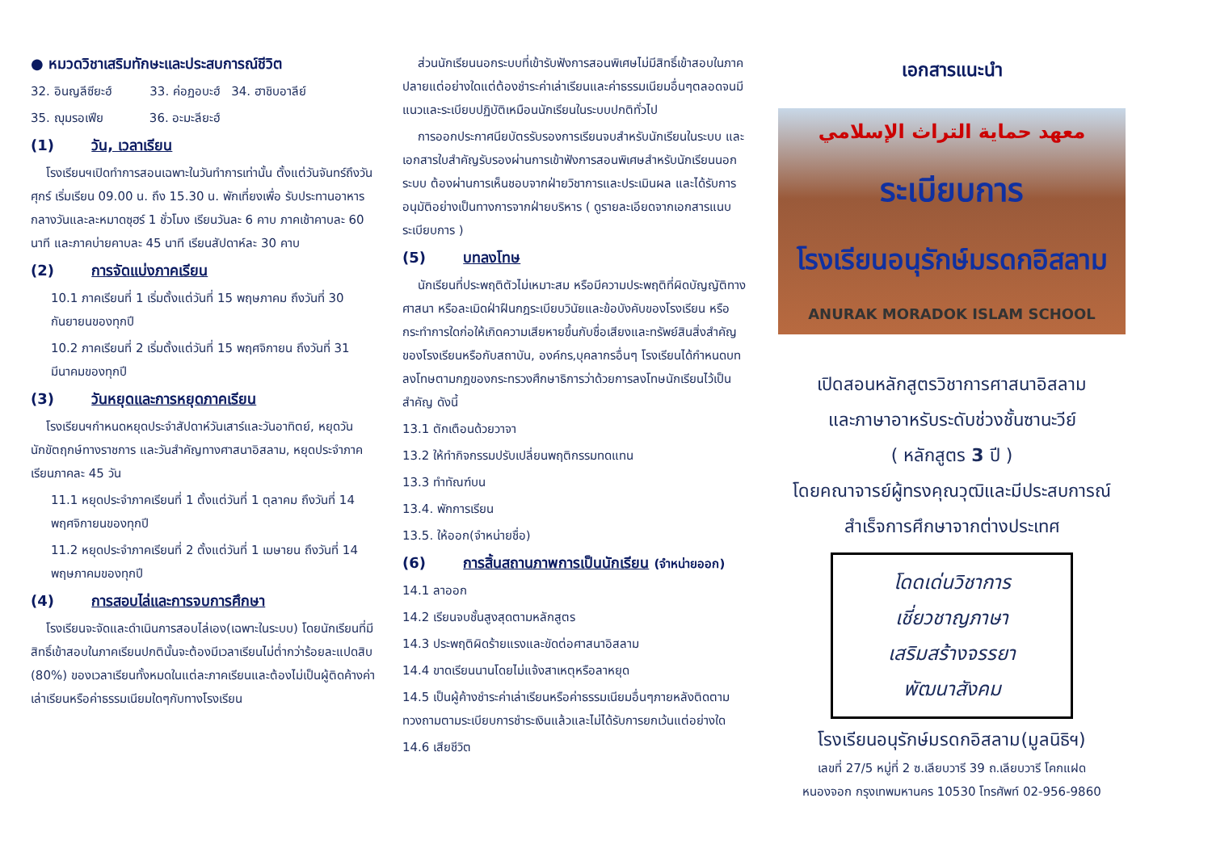● หมวดวิชาเสริมทักษะและประสบการณ์ชีวิต
32. อินญลีซียะฮ์ 33. ค่อฏอบะฮ์ 34. ฮาชิบอาลีย์
35. ญุมรอเฟีย 36. อะมะลียะฮ์
(1) วัน, เวลาเรียน
โรงเรียนฯเปิดทำการสอนเฉพาะในวันทำการเท่านั้น ตั้งแต่วันจันทร์ถึงวันศุกร์ เริ่มเรียน 09.00 น. ถึง 15.30 น. พักเที่ยงเพื่อ รับประทานอาหารกลางวันและละหมาดซุฮร์ 1 ชั่วโมง เรียนวันละ 6 คาบ ภาคเช้าคาบละ 60 นาที และภาคบ่ายคาบละ 45 นาที เรียนสัปดาห์ละ 30 คาบ
(2) การจัดแบ่งภาคเรียน
10.1 ภาคเรียนที่ 1 เริ่มตั้งแต่วันที่ 15 พฤษภาคม ถึงวันที่ 30 กันยายนของทุกปี
10.2 ภาคเรียนที่ 2 เริ่มตั้งแต่วันที่ 15 พฤศจิกายน ถึงวันที่ 31 มีนาคมของทุกปี
(3) วันหยุดและการหยุดภาคเรียน
โรงเรียนฯกำหนดหยุดประจำสัปดาห์วันเสาร์และวันอาทิตย์, หยุดวันนักขัตฤกษ์ทางราชการ และวันสำคัญทางศาสนาอิสลาม, หยุดประจำภาคเรียนภาคละ 45 วัน
11.1 หยุดประจำภาคเรียนที่ 1 ตั้งแต่วันที่ 1 ตุลาคม ถึงวันที่ 14 พฤศจิกายนของทุกปี
11.2 หยุดประจำภาคเรียนที่ 2 ตั้งแต่วันที่ 1 เมษายน ถึงวันที่ 14 พฤษภาคมของทุกปี
(4) การสอบไล่และการจบการศึกษา
โรงเรียนจะจัดและดำเนินการสอบไล่เอง(เฉพาะในระบบ) โดยนักเรียนที่มีสิทธิ์เข้าสอบในภาคเรียนปกตินั้นจะต้องมีเวลาเรียนไม่ต่ำกว่าร้อยละแปดสิบ (80%) ของเวลาเรียนทั้งหมดในแต่ละภาคเรียนและต้องไม่เป็นผู้ติดค้างค่าเล่าเรียนหรือค่าธรรมเนียมใดๆกับทางโรงเรียน
ส่วนนักเรียนนอกระบบที่เข้ารับฟังการสอนพิเศษไม่มีสิทธิ์เข้าสอบในภาคปลายแต่อย่างใดแต่ต้องชำระค่าเล่าเรียนและค่าธรรมเนียมอื่นๆตลอดจนมีแนวและระเบียบปฏิบัติเหมือนนักเรียนในระบบปกติทั่วไป
การออกประกาศนียบัตรรับรองการเรียนจบสำหรับนักเรียนในระบบ และเอกสารใบสำคัญรับรองผ่านการเข้าฟังการสอนพิเศษสำหรับนักเรียนนอกระบบ ต้องผ่านการเห็นชอบจากฝ่ายวิชาการและประเมินผล และได้รับการอนุมัติอย่างเป็นทางการจากฝ่ายบริหาร ( ดูรายละเอียดจากเอกสารแนบระเบียบการ )
(5) บทลงโทษ
นักเรียนที่ประพฤติตัวไม่เหมาะสม หรือมีความประพฤติที่ผิดบัญญัติทางศาสนา หรือละเมิดฝ่าฝืนกฎระเบียบวินัยและข้อบังคับของโรงเรียน หรือกระทำการใดก่อให้เกิดความเสียหายขึ้นกับชื่อเสียงและทรัพย์สินสิ่งสำคัญของโรงเรียนหรือกับสถาบัน, องค์กร,บุคลากรอื่นๆ โรงเรียนได้กำหนดบทลงโทษตามกฎของกระทรวงศึกษาธิการว่าด้วยการลงโทษนักเรียนไว้เป็นสำคัญ ดังนี้
13.1 ตักเตือนด้วยวาจา
13.2 ให้ทำกิจกรรมปรับเปลี่ยนพฤติกรรมทดแทน
13.3 ทำทัณฑ์บน
13.4. พักการเรียน
13.5. ให้ออก(จำหน่ายชื่อ)
(6) การสิ้นสถานภาพการเป็นนักเรียน (จำหน่ายออก)
14.1 ลาออก
14.2 เรียนจบชั้นสูงสุดตามหลักสูตร
14.3 ประพฤติผิดร้ายแรงและขัดต่อศาสนาอิสลาม
14.4 ขาดเรียนนานโดยไม่แจ้งสาเหตุหรือลาหยุด
14.5 เป็นผู้ค้างชำระค่าเล่าเรียนหรือค่าธรรมเนียมอื่นๆภายหลังติดตามทวงถามตามระเบียบการชำระเงินแล้วและไม่ได้รับการยกเว้นแต่อย่างใด
14.6 เสียชีวิต
เอกสารแนะนำ
معهد حماية التراث الإسلامي
ระเบียบการ
โรงเรียนอนุรักษ์มรดกอิสลาม
ANURAK MORADOK ISLAM SCHOOL
เปิดสอนหลักสูตรวิชาการศาสนาอิสลาม
และภาษาอาหรับระดับช่วงชั้นซานะวีย์
( หลักสูตร 3 ปี )
โดยคณาจารย์ผู้ทรงคุณวุฒิและมีประสบการณ์
สำเร็จการศึกษาจากต่างประเทศ
โดดเด่นวิชาการ
เชี่ยวชาญภาษา
เสริมสร้างจรรยา
พัฒนาสังคม
โรงเรียนอนุรักษ์มรดกอิสลาม(มูลนิธิฯ)
เลขที่ 27/5 หมู่ที่ 2 ซ.เลียบวารี 39 ถ.เลียบวารี โคกแฝด
หนองจอก กรุงเทพมหานคร 10530 โทรศัพท์ 02-956-9860